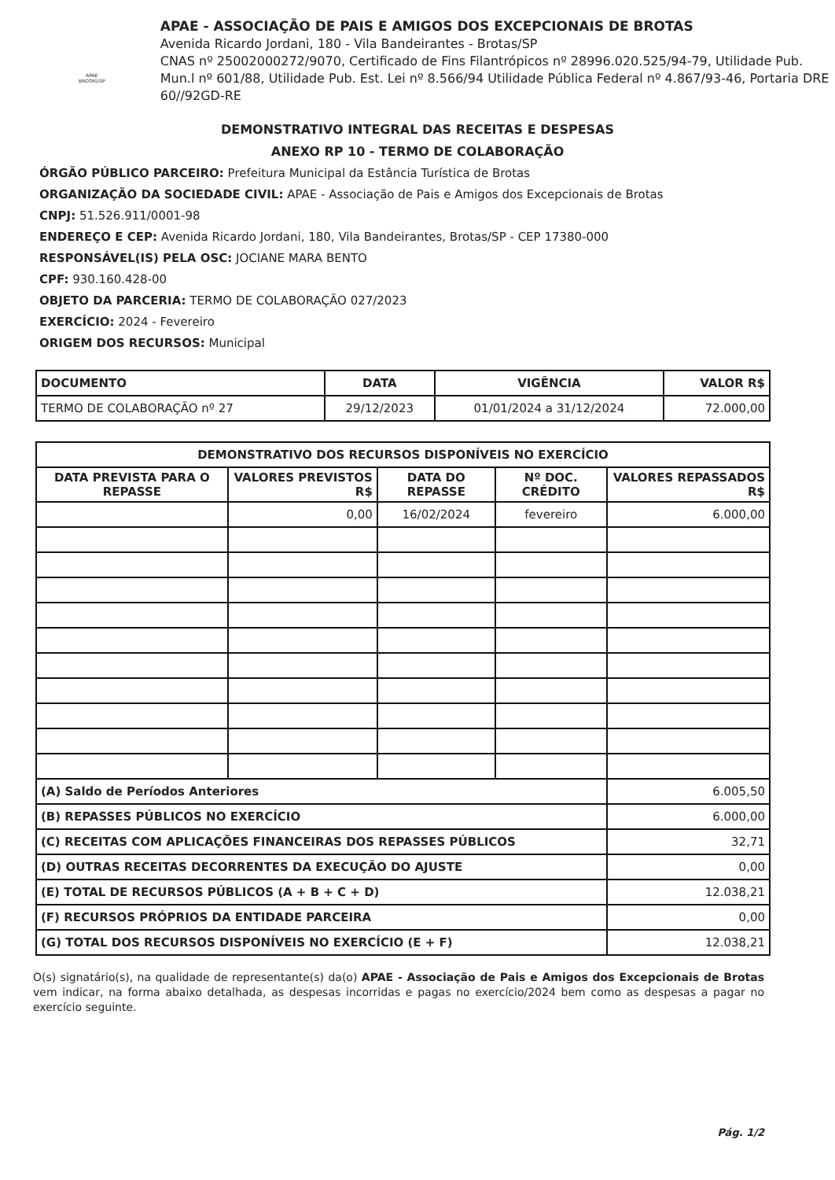APAE BROTAS/SP
APAE - ASSOCIAÇÃO DE PAIS E AMIGOS DOS EXCEPCIONAIS DE BROTAS
Avenida Ricardo Jordani, 180 - Vila Bandeirantes - Brotas/SP
CNAS nº 25002000272/9070, Certificado de Fins Filantrópicos nº 28996.020.525/94-79, Utilidade Pub. Mun.l nº 601/88, Utilidade Pub. Est. Lei nº 8.566/94 Utilidade Pública Federal nº 4.867/93-46, Portaria DRE 60//92GD-RE
DEMONSTRATIVO INTEGRAL DAS RECEITAS E DESPESAS
ANEXO RP 10 - TERMO DE COLABORAÇÃO
ÓRGÃO PÚBLICO PARCEIRO: Prefeitura Municipal da Estância Turística de Brotas
ORGANIZAÇÃO DA SOCIEDADE CIVIL: APAE - Associação de Pais e Amigos dos Excepcionais de Brotas
CNPJ: 51.526.911/0001-98
ENDEREÇO E CEP: Avenida Ricardo Jordani, 180, Vila Bandeirantes, Brotas/SP - CEP 17380-000
RESPONSÁVEL(IS) PELA OSC: JOCIANE MARA BENTO
CPF: 930.160.428-00
OBJETO DA PARCERIA: TERMO DE COLABORAÇÃO 027/2023
EXERCÍCIO: 2024 - Fevereiro
ORIGEM DOS RECURSOS: Municipal
| DOCUMENTO | DATA | VIGÊNCIA | VALOR R$ |
| --- | --- | --- | --- |
| TERMO DE COLABORAÇÃO nº 27 | 29/12/2023 | 01/01/2024 a 31/12/2024 | 72.000,00 |
| DEMONSTRATIVO DOS RECURSOS DISPONÍVEIS NO EXERCÍCIO | | | | |
| --- | --- | --- | --- | --- |
| DATA PREVISTA PARA O REPASSE | VALORES PREVISTOS R$ | DATA DO REPASSE | Nº DOC. CRÉDITO | VALORES REPASSADOS R$ |
| | 0,00 | 16/02/2024 | fevereiro | 6.000,00 |
| (A) Saldo de Períodos Anteriores | | | | 6.005,50 |
| (B) REPASSES PÚBLICOS NO EXERCÍCIO | | | | 6.000,00 |
| (C) RECEITAS COM APLICAÇÕES FINANCEIRAS DOS REPASSES PÚBLICOS | | | | 32,71 |
| (D) OUTRAS RECEITAS DECORRENTES DA EXECUÇÃO DO AJUSTE | | | | 0,00 |
| (E) TOTAL DE RECURSOS PÚBLICOS (A + B + C + D) | | | | 12.038,21 |
| (F) RECURSOS PRÓPRIOS DA ENTIDADE PARCEIRA | | | | 0,00 |
| (G) TOTAL DOS RECURSOS DISPONÍVEIS NO EXERCÍCIO (E + F) | | | | 12.038,21 |
O(s) signatário(s), na qualidade de representante(s) da(o) APAE - Associação de Pais e Amigos dos Excepcionais de Brotas vem indicar, na forma abaixo detalhada, as despesas incorridas e pagas no exercício/2024 bem como as despesas a pagar no exercício seguinte.
Pág. 1/2